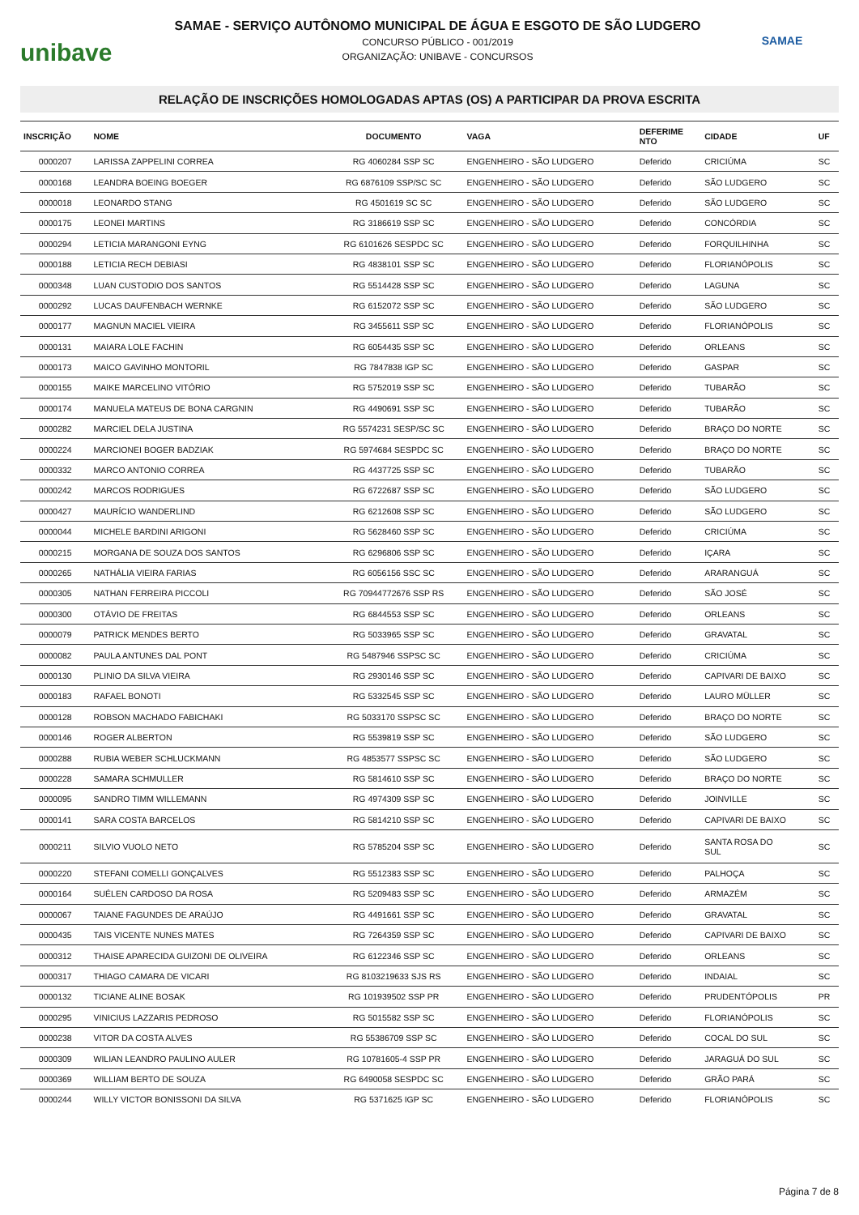unibave
SAMAE - SERVIÇO AUTÔNOMO MUNICIPAL DE ÁGUA E ESGOTO DE SÃO LUDGERO
CONCURSO PÚBLICO - 001/2019
ORGANIZAÇÃO: UNIBAVE - CONCURSOS
SAMAE
RELAÇÃO DE INSCRIÇÕES HOMOLOGADAS APTAS (OS) A PARTICIPAR DA PROVA ESCRITA
| INSCRIÇÃO | NOME | DOCUMENTO | VAGA | DEFERIME NTO | CIDADE | UF |
| --- | --- | --- | --- | --- | --- | --- |
| 0000207 | LARISSA ZAPPELINI CORREA | RG 4060284 SSP SC | ENGENHEIRO - SÃO LUDGERO | Deferido | CRICIÚMA | SC |
| 0000168 | LEANDRA BOEING BOEGER | RG 6876109 SSP/SC SC | ENGENHEIRO - SÃO LUDGERO | Deferido | SÃO LUDGERO | SC |
| 0000018 | LEONARDO STANG | RG 4501619 SC SC | ENGENHEIRO - SÃO LUDGERO | Deferido | SÃO LUDGERO | SC |
| 0000175 | LEONEI MARTINS | RG 3186619 SSP SC | ENGENHEIRO - SÃO LUDGERO | Deferido | CONCÓRDIA | SC |
| 0000294 | LETICIA MARANGONI EYNG | RG 6101626 SESPDC SC | ENGENHEIRO - SÃO LUDGERO | Deferido | FORQUILHINHA | SC |
| 0000188 | LETICIA RECH DEBIASI | RG 4838101 SSP SC | ENGENHEIRO - SÃO LUDGERO | Deferido | FLORIANÓPOLIS | SC |
| 0000348 | LUAN CUSTODIO DOS SANTOS | RG 5514428 SSP SC | ENGENHEIRO - SÃO LUDGERO | Deferido | LAGUNA | SC |
| 0000292 | LUCAS DAUFENBACH WERNKE | RG 6152072 SSP SC | ENGENHEIRO - SÃO LUDGERO | Deferido | SÃO LUDGERO | SC |
| 0000177 | MAGNUN MACIEL VIEIRA | RG 3455611 SSP SC | ENGENHEIRO - SÃO LUDGERO | Deferido | FLORIANÓPOLIS | SC |
| 0000131 | MAIARA LOLE FACHIN | RG 6054435 SSP SC | ENGENHEIRO - SÃO LUDGERO | Deferido | ORLEANS | SC |
| 0000173 | MAICO GAVINHO MONTORIL | RG 7847838 IGP SC | ENGENHEIRO - SÃO LUDGERO | Deferido | GASPAR | SC |
| 0000155 | MAIKE MARCELINO VITÓRIO | RG 5752019 SSP SC | ENGENHEIRO - SÃO LUDGERO | Deferido | TUBARÃO | SC |
| 0000174 | MANUELA MATEUS DE BONA CARGNIN | RG 4490691 SSP SC | ENGENHEIRO - SÃO LUDGERO | Deferido | TUBARÃO | SC |
| 0000282 | MARCIEL DELA JUSTINA | RG 5574231 SESP/SC SC | ENGENHEIRO - SÃO LUDGERO | Deferido | BRAÇO DO NORTE | SC |
| 0000224 | MARCIONEI BOGER BADZIAK | RG 5974684 SESPDC SC | ENGENHEIRO - SÃO LUDGERO | Deferido | BRAÇO DO NORTE | SC |
| 0000332 | MARCO ANTONIO CORREA | RG 4437725 SSP SC | ENGENHEIRO - SÃO LUDGERO | Deferido | TUBARÃO | SC |
| 0000242 | MARCOS RODRIGUES | RG 6722687 SSP SC | ENGENHEIRO - SÃO LUDGERO | Deferido | SÃO LUDGERO | SC |
| 0000427 | MAURÍCIO WANDERLIND | RG 6212608 SSP SC | ENGENHEIRO - SÃO LUDGERO | Deferido | SÃO LUDGERO | SC |
| 0000044 | MICHELE BARDINI ARIGONI | RG 5628460 SSP SC | ENGENHEIRO - SÃO LUDGERO | Deferido | CRICIÚMA | SC |
| 0000215 | MORGANA DE SOUZA DOS SANTOS | RG 6296806 SSP SC | ENGENHEIRO - SÃO LUDGERO | Deferido | IÇARA | SC |
| 0000265 | NATHÁLIA VIEIRA FARIAS | RG 6056156 SSC SC | ENGENHEIRO - SÃO LUDGERO | Deferido | ARARANGUÁ | SC |
| 0000305 | NATHAN FERREIRA PICCOLI | RG 70944772676 SSP RS | ENGENHEIRO - SÃO LUDGERO | Deferido | SÃO JOSÉ | SC |
| 0000300 | OTÁVIO DE FREITAS | RG 6844553 SSP SC | ENGENHEIRO - SÃO LUDGERO | Deferido | ORLEANS | SC |
| 0000079 | PATRICK MENDES BERTO | RG 5033965 SSP SC | ENGENHEIRO - SÃO LUDGERO | Deferido | GRAVATAL | SC |
| 0000082 | PAULA ANTUNES DAL PONT | RG 5487946 SSPSC SC | ENGENHEIRO - SÃO LUDGERO | Deferido | CRICIÚMA | SC |
| 0000130 | PLINIO DA SILVA VIEIRA | RG 2930146 SSP SC | ENGENHEIRO - SÃO LUDGERO | Deferido | CAPIVARI DE BAIXO | SC |
| 0000183 | RAFAEL BONOTI | RG 5332545 SSP SC | ENGENHEIRO - SÃO LUDGERO | Deferido | LAURO MÜLLER | SC |
| 0000128 | ROBSON MACHADO FABICHAKI | RG 5033170 SSPSC SC | ENGENHEIRO - SÃO LUDGERO | Deferido | BRAÇO DO NORTE | SC |
| 0000146 | ROGER ALBERTON | RG 5539819 SSP SC | ENGENHEIRO - SÃO LUDGERO | Deferido | SÃO LUDGERO | SC |
| 0000288 | RUBIA WEBER SCHLUCKMANN | RG 4853577 SSPSC SC | ENGENHEIRO - SÃO LUDGERO | Deferido | SÃO LUDGERO | SC |
| 0000228 | SAMARA SCHMULLER | RG 5814610 SSP SC | ENGENHEIRO - SÃO LUDGERO | Deferido | BRAÇO DO NORTE | SC |
| 0000095 | SANDRO TIMM WILLEMANN | RG 4974309 SSP SC | ENGENHEIRO - SÃO LUDGERO | Deferido | JOINVILLE | SC |
| 0000141 | SARA COSTA BARCELOS | RG 5814210 SSP SC | ENGENHEIRO - SÃO LUDGERO | Deferido | CAPIVARI DE BAIXO | SC |
| 0000211 | SILVIO VUOLO NETO | RG 5785204 SSP SC | ENGENHEIRO - SÃO LUDGERO | Deferido | SANTA ROSA DO SUL | SC |
| 0000220 | STEFANI COMELLI GONÇALVES | RG 5512383 SSP SC | ENGENHEIRO - SÃO LUDGERO | Deferido | PALHOÇA | SC |
| 0000164 | SUÉLEN CARDOSO DA ROSA | RG 5209483 SSP SC | ENGENHEIRO - SÃO LUDGERO | Deferido | ARMAZÉM | SC |
| 0000067 | TAIANE FAGUNDES DE ARAÚJO | RG 4491661 SSP SC | ENGENHEIRO - SÃO LUDGERO | Deferido | GRAVATAL | SC |
| 0000435 | TAIS VICENTE NUNES MATES | RG 7264359 SSP SC | ENGENHEIRO - SÃO LUDGERO | Deferido | CAPIVARI DE BAIXO | SC |
| 0000312 | THAISE APARECIDA GUIZONI DE OLIVEIRA | RG 6122346 SSP SC | ENGENHEIRO - SÃO LUDGERO | Deferido | ORLEANS | SC |
| 0000317 | THIAGO CAMARA DE VICARI | RG 8103219633 SJS RS | ENGENHEIRO - SÃO LUDGERO | Deferido | INDAIAL | SC |
| 0000132 | TICIANE ALINE BOSAK | RG 101939502 SSP PR | ENGENHEIRO - SÃO LUDGERO | Deferido | PRUDENTÓPOLIS | PR |
| 0000295 | VINICIUS LAZZARIS PEDROSO | RG 5015582 SSP SC | ENGENHEIRO - SÃO LUDGERO | Deferido | FLORIANÓPOLIS | SC |
| 0000238 | VITOR DA COSTA ALVES | RG 55386709 SSP SC | ENGENHEIRO - SÃO LUDGERO | Deferido | COCAL DO SUL | SC |
| 0000309 | WILIAN LEANDRO PAULINO AULER | RG 10781605-4 SSP PR | ENGENHEIRO - SÃO LUDGERO | Deferido | JARAGUÁ DO SUL | SC |
| 0000369 | WILLIAM BERTO DE SOUZA | RG 6490058 SESPDC SC | ENGENHEIRO - SÃO LUDGERO | Deferido | GRÃO PARÁ | SC |
| 0000244 | WILLY VICTOR BONISSONI DA SILVA | RG 5371625 IGP SC | ENGENHEIRO - SÃO LUDGERO | Deferido | FLORIANÓPOLIS | SC |
Página 7 de 8